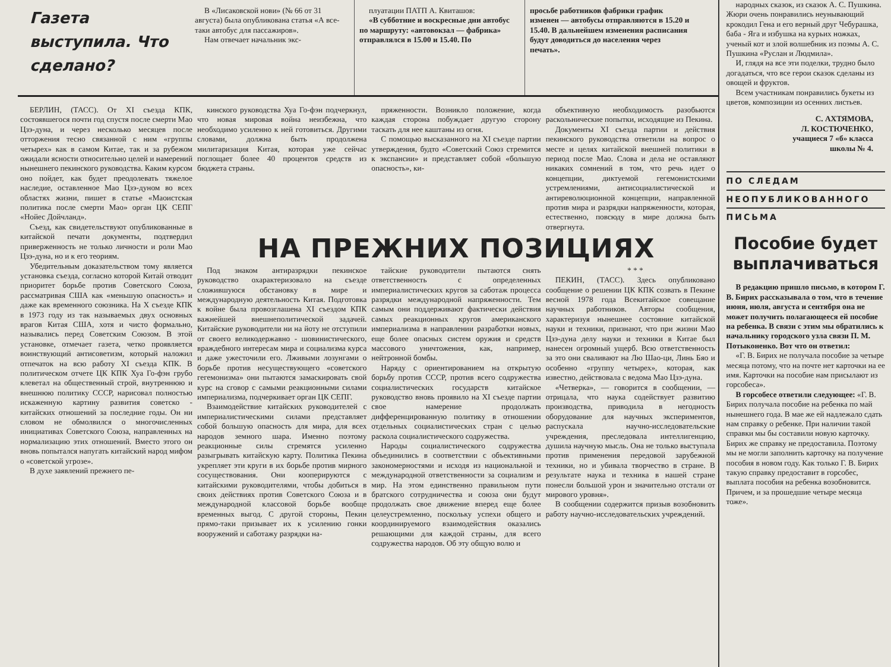Газета выступила. Что сделано?
В «Лисаковской нови» (№ 66 от 31 августа) была опубликована статья «А все-таки автобус для пассажиров».
Нам отвечает начальник экс-
плуатации ПАТП А. Квиташов:
«В субботние и воскресные дни автобус по маршруту: «автовокзал — фабрика» отправлялся в 15.00 и 15.40. По
просьбе работников фабрики график изменен — автобусы отправляются в 15.20 и 15.40. В дальнейшем изменения расписания будут доводиться до населения через печать».
БЕРЛИН, (ТАСС). От XI съезда КПК, состоявшегося почти год спустя после смерти Мао Цзэ-дуна, и через несколько месяцев после отторжения тесно связанной с ним «группы четырех» как в самом Китае, так и за рубежом ожидали ясности относительно целей и намерений нынешнего пекинского руководства. Каким курсом оно пойдет, как будет преодолевать тяжелое наследие, оставленное Мао Цзэ-дуном во всех областях жизни, пишет в статье «Маоистская политика после смерти Мао» орган ЦК СЕПГ «Нойес Дойчланд».
Съезд, как свидетельствуют опубликованные в китайской печати документы, подтвердил приверженность не только личности и роли Мао Цзэ-дуна, но и к его теориям.
Убедительным доказательством тому является установка съезда, согласно которой Китай отводит приоритет борьбе против Советского Союза, рассматривая США как «меньшую опасность» и даже как временного союзника. На X съезде КПК в 1973 году из так называемых двух основных врагов Китая США, хотя и чисто формально, назывались перед Советским Союзом. В этой установке, отмечает газета, четко проявляется воинствующий антисоветизм, который наложил отпечаток на всю работу XI съезда КПК. В политическом отчете ЦК КПК Хуа Го-фэн грубо клеветал на общественный строй, внутреннюю и внешнюю политику СССР, нарисовал полностью искаженную картину развития советско - китайских отношений за последние годы. Он ни словом не обмолвился о многочисленных инициативах Советского Союза, направленных на нормализацию этих отношений. Вместо этого он вновь попытался напугать китайский народ мифом о «советской угрозе».
В духе заявлений прежнего пе-
кинского руководства Хуа Го-фэн подчеркнул, что новая мировая война неизбежна, что необходимо усиленно к ней готовиться. Другими словами, должна быть продолжена милитаризация Китая, которая уже сейчас поглощает более 40 процентов средств из бюджета страны.
пряженности. Возникло положение, когда каждая сторона побуждает другую сторону таскать для нее каштаны из огня.
С помощью высказанного на XI съезде партии утверждения, будто «Советский Союз стремится к экспансии» и представляет собой «большую опасность», ки-
объективную необходимость разобьются раскольнические попытки, исходящие из Пекина.
Документы XI съезда партии и действия пекинского руководства ответили на вопрос о месте и целях китайской внешней политики в период после Мао. Слова и дела не оставляют никаких сомнений в том, что речь идет о концепции, диктуемой гегемонистскими устремлениями, антисоциалистической и антиреволюционной концепции, направленной против мира и разрядки напряженности, которая, естественно, повсюду в мире должна быть отвергнута.
НА ПРЕЖНИХ ПОЗИЦИЯХ
Под знаком антиразрядки пекинское руководство охарактеризовало на съезде сложившуюся обстановку в мире и международную деятельность Китая. Подготовка к войне была провозглашена XI съездом КПК важнейшей внешнеполитической задачей. Китайские руководители ни на йоту не отступили от своего великодержавно - шовинистического, враждебного интересам мира и социализма курса и даже ужесточили его. Лживыми лозунгами о борьбе против несуществующего «советского гегемонизма» они пытаются замаскировать свой курс на сговор с самыми реакционными силами империализма, подчеркивает орган ЦК СЕПГ.
Взаимодействие китайских руководителей с империалистическими силами представляет собой большую опасность для мира, для всех народов земного шара. Именно поэтому реакционные силы стремятся усиленно разыгрывать китайскую карту. Политика Пекина укрепляет эти круги в их борьбе против мирного сосуществования. Они кооперируются с китайскими руководителями, чтобы добиться в своих действиях против Советского Союза и в международной классовой борьбе вообще временных выгод. С другой стороны, Пекин прямо-таки призывает их к усилению гонки вооружений и саботажу разрядки на-
тайские руководители пытаются снять ответственность с определенных империалистических кругов за саботаж процесса разрядки международной напряженности. Тем самым они поддерживают фактически действия самых реакционных кругов американского империализма в направлении разработки новых, еще более опасных систем оружия и средств массового уничтожения, как, например, нейтронной бомбы.
Наряду с ориентированием на открытую борьбу против СССР, против всего содружества социалистических государств китайское руководство вновь проявило на XI съезде партии свое намерение продолжать дифференцированную политику в отношении отдельных социалистических стран с целью раскола социалистического содружества.
Народы социалистического содружества объединились в соответствии с объективными закономерностями и исходя из национальной и международной ответственности за социализм и мир. На этом единственно правильном пути братского сотрудничества и союза они будут продолжать свое движение вперед еще более целеустремленно, поскольку успехи общего и координируемого взаимодействия оказались решающими для каждой страны, для всего содружества народов. Об эту общую волю и
* * *
ПЕКИН, (ТАСС). Здесь опубликовано сообщение о решении ЦК КПК созвать в Пекине весной 1978 года Всекитайское совещание научных работников. Авторы сообщения, характеризуя нынешнее состояние китайской науки и техники, признают, что при жизни Мао Цзэ-дуна делу науки и техники в Китае был нанесен огромный ущерб. Всю ответственность за это они сваливают на Лю Шао-ци, Линь Бяо и особенно «группу четырех», которая, как известно, действовала с ведома Мао Цзэ-дуна.
«Четверка», — говорится в сообщении, — отрицала, что наука содействует развитию производства, приводила в негодность оборудование для научных экспериментов, распускала научно-исследовательские учреждения, преследовала интеллигенцию, душила научную мысль. Она не только выступала против применения передовой зарубежной техники, но и убивала творчество в стране. В результате наука и техника в нашей стране понесли большой урон и значительно отстали от мирового уровня».
В сообщении содержится призыв возобновить работу научно-исследовательских учреждений.
народных сказок, из сказок А. С. Пушкина. Жюри очень понравились неунывающий крокодил Гена и его верный друг Чебурашка, баба - Яга и избушка на курьих ножках, ученый кот и злой волшебник из поэмы А. С. Пушкина «Руслан и Людмила».
И, глядя на все эти поделки, трудно было догадаться, что все герои сказок сделаны из овощей и фруктов.
Всем участникам понравились букеты из цветов, композиции из осенних листьев.
С. АХТЯМОВА,
Л. КОСТЮЧЕНКО,
учащиеся 7 «б» класса
школы № 4.
ПО СЛЕДАМ
НЕОПУБЛИКОВАННОГО
ПИСЬМА
Пособие будет выплачиваться
В редакцию пришло письмо, в котором Г. В. Бирих рассказывала о том, что в течение июня, июля, августа и сентября она не может получить полагающееся ей пособие на ребенка. В связи с этим мы обратились к начальнику городского узла связи П. М. Потыконенко. Вот что он ответил:
«Г. В. Бирих не получала пособие за четыре месяца потому, что на почте нет карточки на ее имя. Карточки на пособие нам присылают из горсобеса».
В горсобесе ответили следующее: «Г. В. Бирих получала пособие на ребенка по май нынешнего года. В мае же ей надлежало сдать нам справку о ребенке. При наличии такой справки мы бы составили новую карточку. Бирих же справку не предоставила. Поэтому мы не могли заполнить карточку на получение пособия в новом году. Как только Г. В. Бирих такую справку предоставит в горсобес, выплата пособия на ребенка возобновится. Причем, и за прошедшие четыре месяца тоже».